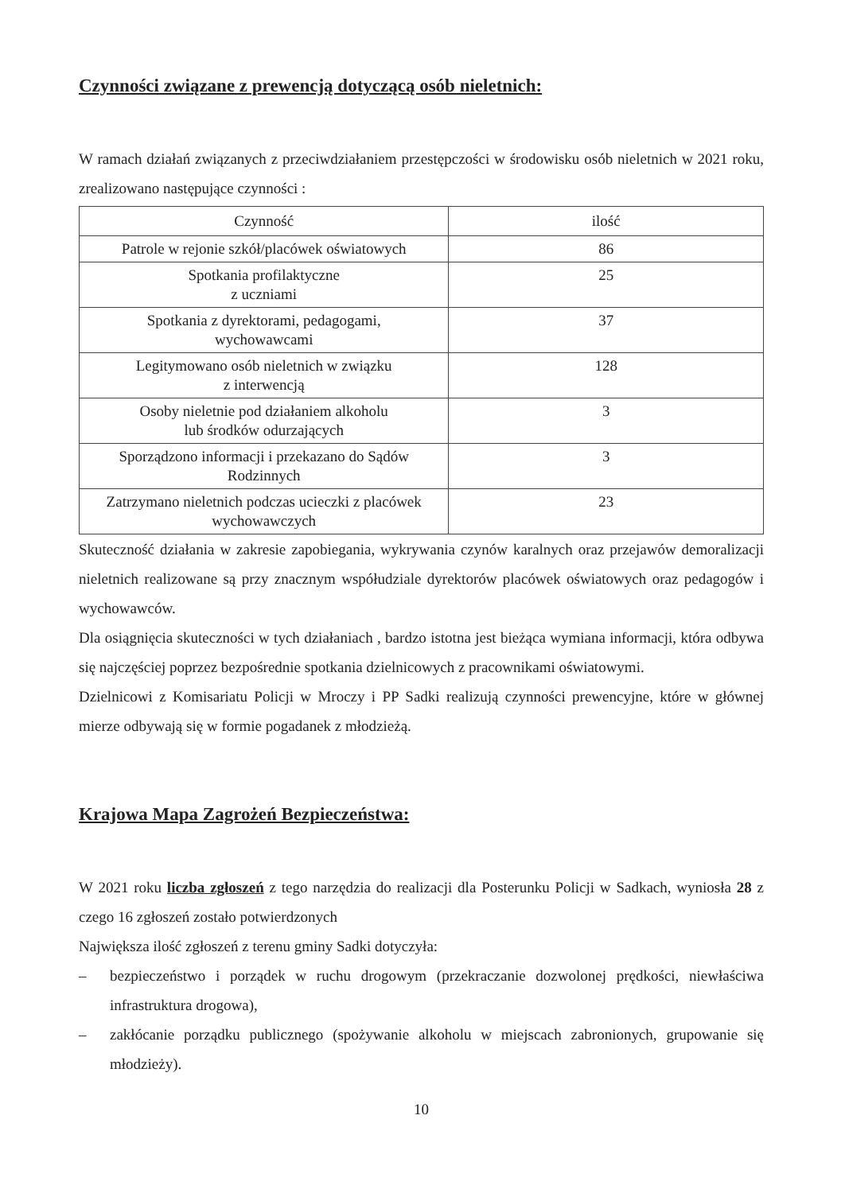Czynności związane z prewencją dotyczącą osób nieletnich:
W ramach działań związanych z przeciwdziałaniem przestępczości w środowisku osób nieletnich w 2021 roku, zrealizowano następujące czynności :
| Czynność | ilość |
| --- | --- |
| Patrole w rejonie szkół/placówek oświatowych | 86 |
| Spotkania profilaktyczne z uczniami | 25 |
| Spotkania z dyrektorami, pedagogami, wychowawcami | 37 |
| Legitymowano osób nieletnich w związku z interwencją | 128 |
| Osoby nieletnie pod działaniem alkoholu lub środków odurzających | 3 |
| Sporządzono informacji i przekazano do Sądów Rodzinnych | 3 |
| Zatrzymano nieletnich podczas ucieczki z placówek wychowawczych | 23 |
Skuteczność działania w zakresie zapobiegania, wykrywania czynów karalnych oraz przejawów demoralizacji nieletnich realizowane są przy znacznym współudziale dyrektorów placówek oświatowych oraz pedagogów i wychowawców.
Dla osiągnięcia skuteczności w tych działaniach , bardzo istotna jest bieżąca wymiana informacji, która odbywa się najczęściej poprzez bezpośrednie spotkania dzielnicowych z pracownikami oświatowymi.
Dzielnicowi z Komisariatu Policji w Mroczy i PP Sadki realizują czynności prewencyjne, które w głównej mierze odbywają się w formie pogadanek z młodzieżą.
Krajowa Mapa Zagrożeń Bezpieczeństwa:
W 2021 roku liczba zgłoszeń z tego narzędzia do realizacji dla Posterunku Policji w Sadkach, wyniosła 28 z czego 16 zgłoszeń zostało potwierdzonych
Największa ilość zgłoszeń z terenu gminy Sadki dotyczyła:
– bezpieczeństwo i porządek w ruchu drogowym (przekraczanie dozwolonej prędkości, niewłaściwa infrastruktura drogowa),
– zakłócanie porządku publicznego (spożywanie alkoholu w miejscach zabronionych, grupowanie się młodzieży).
10